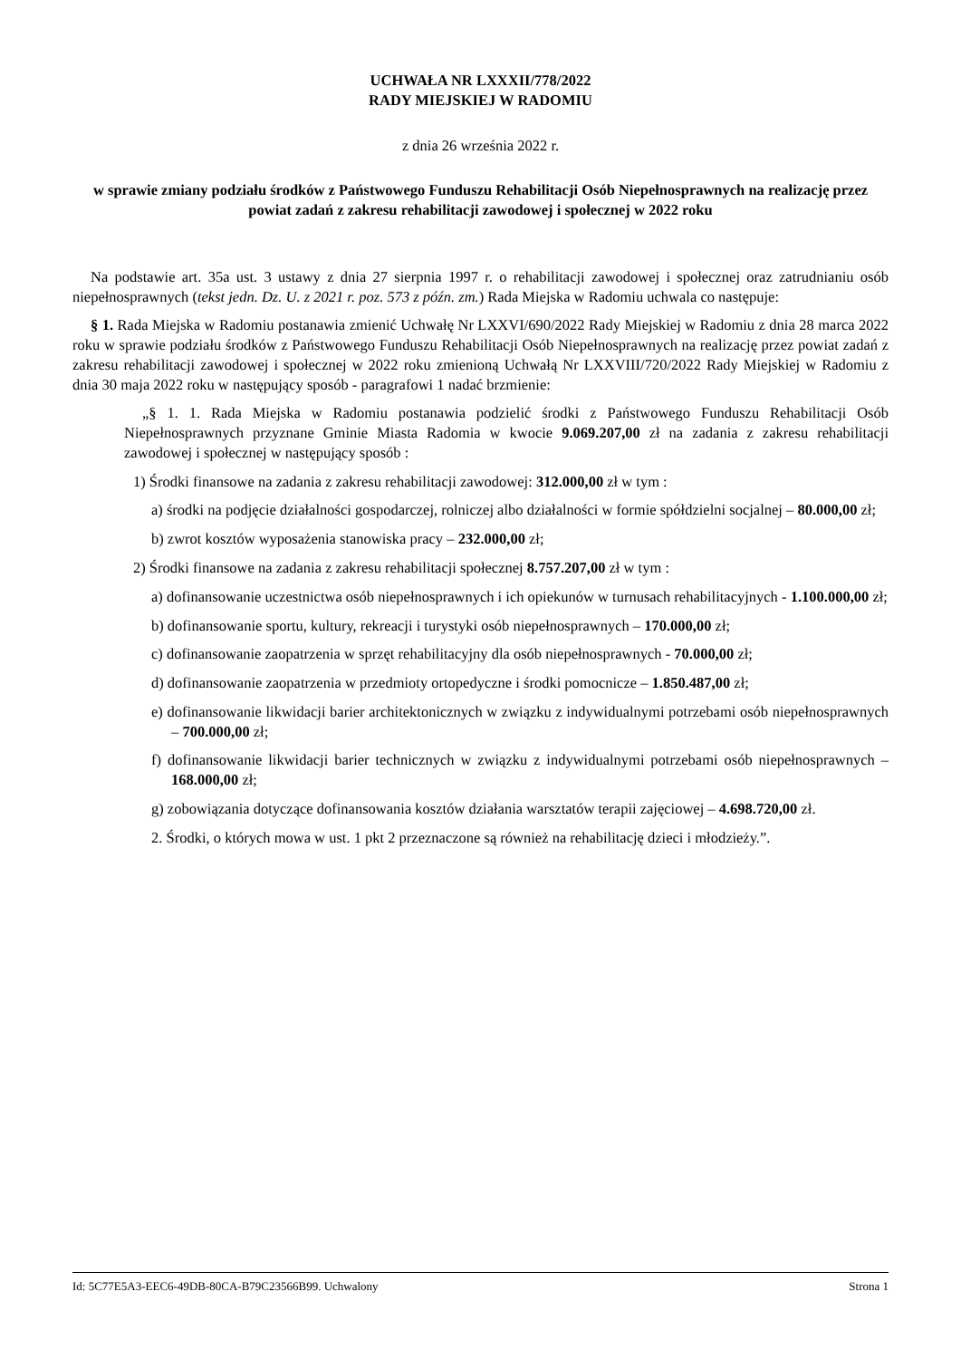UCHWAŁA NR LXXXII/778/2022
RADY MIEJSKIEJ W RADOMIU
z dnia 26 września 2022 r.
w sprawie zmiany podziału środków z Państwowego Funduszu Rehabilitacji Osób Niepełnosprawnych na realizację przez powiat zadań z zakresu rehabilitacji zawodowej i społecznej w 2022 roku
Na podstawie art. 35a ust. 3 ustawy z dnia 27 sierpnia 1997 r. o rehabilitacji zawodowej i społecznej oraz zatrudnianiu osób niepełnosprawnych (tekst jedn. Dz. U. z 2021 r. poz. 573 z późn. zm.) Rada Miejska w Radomiu uchwala co następuje:
§ 1. Rada Miejska w Radomiu postanawia zmienić Uchwałę Nr LXXVI/690/2022 Rady Miejskiej w Radomiu z dnia 28 marca 2022 roku w sprawie podziału środków z Państwowego Funduszu Rehabilitacji Osób Niepełnosprawnych na realizację przez powiat zadań z zakresu rehabilitacji zawodowej i społecznej w 2022 roku zmienioną Uchwałą Nr LXXVIII/720/2022 Rady Miejskiej w Radomiu z dnia 30 maja 2022 roku w następujący sposób - paragrafowi 1 nadać brzmienie:
„§ 1. 1. Rada Miejska w Radomiu postanawia podzielić środki z Państwowego Funduszu Rehabilitacji Osób Niepełnosprawnych przyznane Gminie Miasta Radomia w kwocie 9.069.207,00 zł na zadania z zakresu rehabilitacji zawodowej i społecznej w następujący sposób :
1) Środki finansowe na zadania z zakresu rehabilitacji zawodowej: 312.000,00 zł w tym :
a) środki na podjęcie działalności gospodarczej, rolniczej albo działalności w formie spółdzielni socjalnej – 80.000,00 zł;
b) zwrot kosztów wyposażenia stanowiska pracy – 232.000,00 zł;
2) Środki finansowe na zadania z zakresu rehabilitacji społecznej 8.757.207,00 zł w tym :
a) dofinansowanie uczestnictwa osób niepełnosprawnych i ich opiekunów w turnusach rehabilitacyjnych - 1.100.000,00 zł;
b) dofinansowanie sportu, kultury, rekreacji i turystyki osób niepełnosprawnych – 170.000,00 zł;
c) dofinansowanie zaopatrzenia w sprzęt rehabilitacyjny dla osób niepełnosprawnych - 70.000,00 zł;
d) dofinansowanie zaopatrzenia w przedmioty ortopedyczne i środki pomocnicze – 1.850.487,00 zł;
e) dofinansowanie likwidacji barier architektonicznych w związku z indywidualnymi potrzebami osób niepełnosprawnych – 700.000,00 zł;
f) dofinansowanie likwidacji barier technicznych w związku z indywidualnymi potrzebami osób niepełnosprawnych – 168.000,00 zł;
g) zobowiązania dotyczące dofinansowania kosztów działania warsztatów terapii zajęciowej – 4.698.720,00 zł.
2. Środki, o których mowa w ust. 1 pkt 2 przeznaczone są również na rehabilitację dzieci i młodzieży.”.
Id: 5C77E5A3-EEC6-49DB-80CA-B79C23566B99. Uchwalony Strona 1